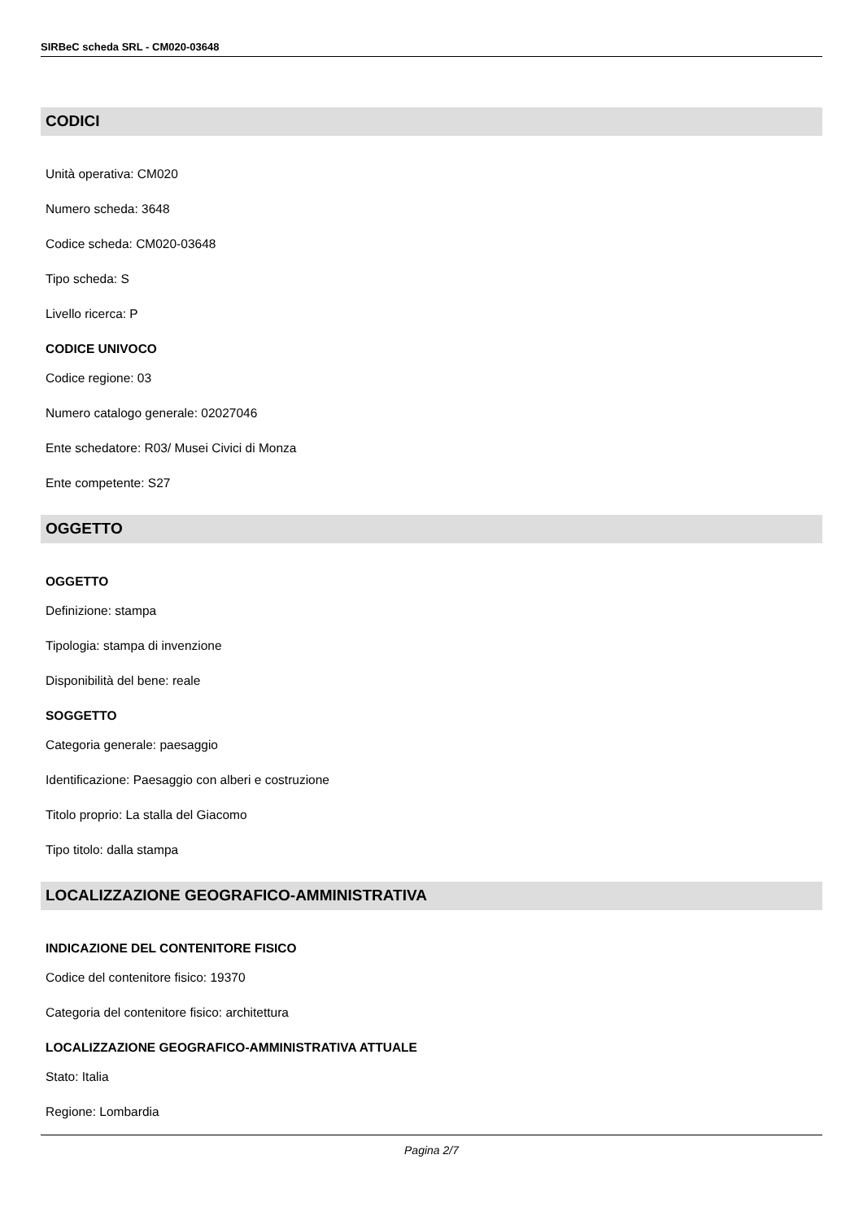SIRBeC scheda SRL - CM020-03648
CODICI
Unità operativa: CM020
Numero scheda: 3648
Codice scheda: CM020-03648
Tipo scheda: S
Livello ricerca: P
CODICE UNIVOCO
Codice regione: 03
Numero catalogo generale: 02027046
Ente schedatore: R03/ Musei Civici di Monza
Ente competente: S27
OGGETTO
OGGETTO
Definizione: stampa
Tipologia: stampa di invenzione
Disponibilità del bene: reale
SOGGETTO
Categoria generale: paesaggio
Identificazione: Paesaggio con alberi e costruzione
Titolo proprio: La stalla del Giacomo
Tipo titolo: dalla stampa
LOCALIZZAZIONE GEOGRAFICO-AMMINISTRATIVA
INDICAZIONE DEL CONTENITORE FISICO
Codice del contenitore fisico: 19370
Categoria del contenitore fisico: architettura
LOCALIZZAZIONE GEOGRAFICO-AMMINISTRATIVA ATTUALE
Stato: Italia
Regione: Lombardia
Pagina 2/7